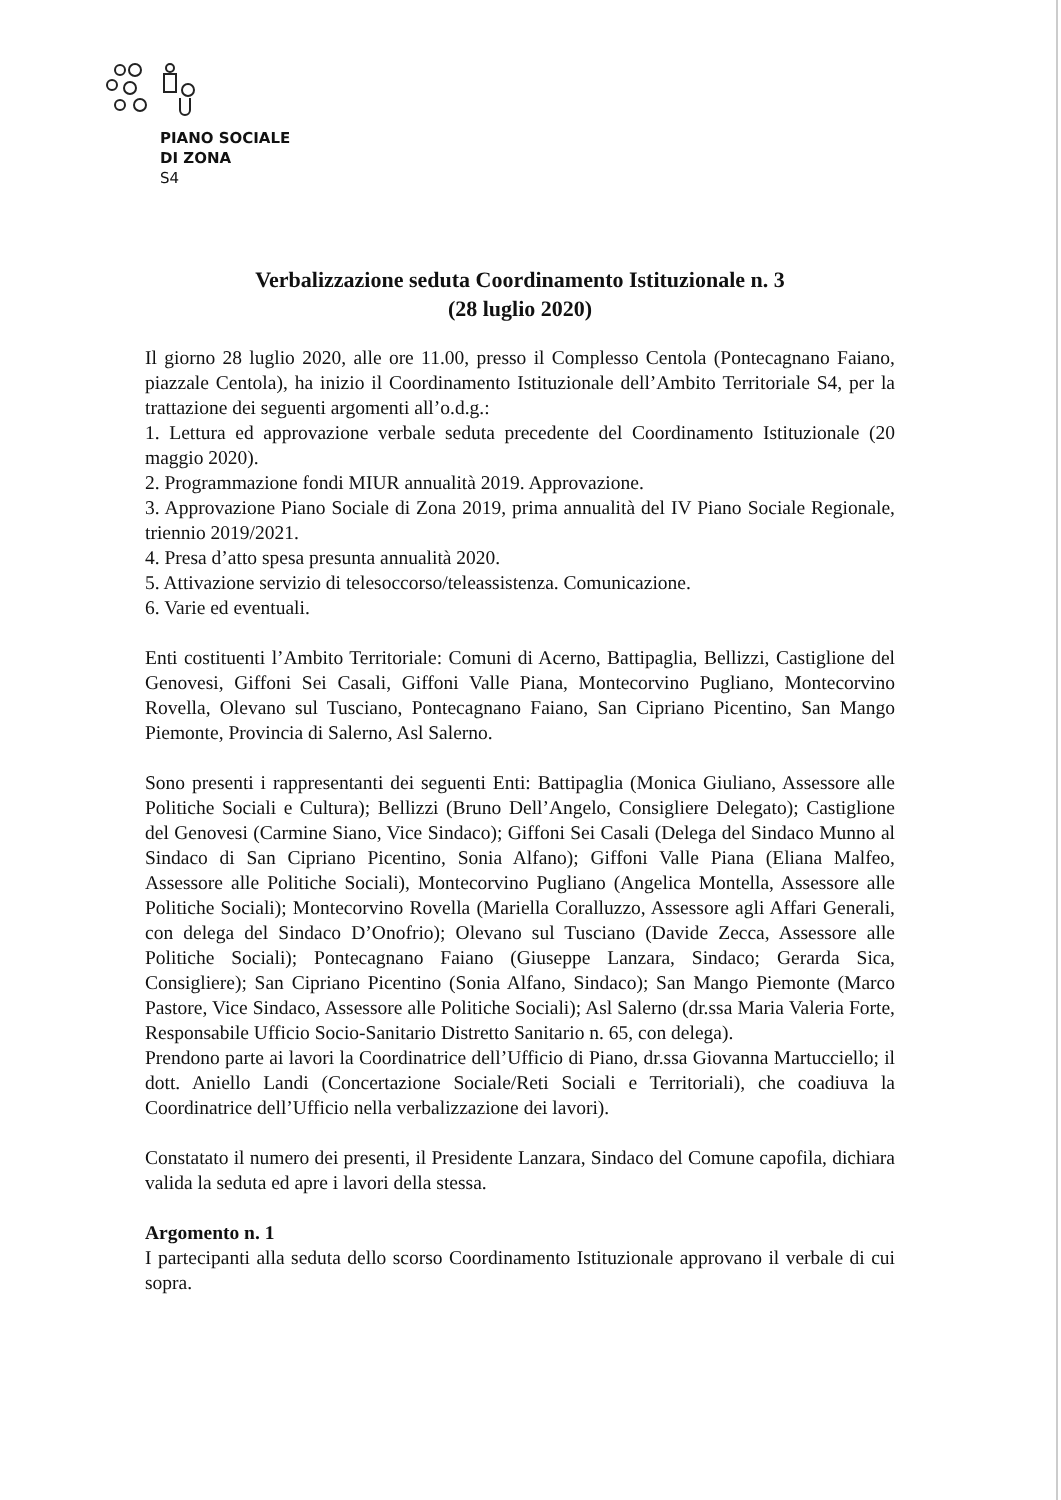PIANO SOCIALE
DI ZONA
S4
Verbalizzazione seduta Coordinamento Istituzionale n. 3
(28 luglio 2020)
Il giorno 28 luglio 2020, alle ore 11.00, presso il Complesso Centola (Pontecagnano Faiano, piazzale Centola), ha inizio il Coordinamento Istituzionale dell’Ambito Territoriale S4, per la trattazione dei seguenti argomenti all’o.d.g.:
1. Lettura ed approvazione verbale seduta precedente del Coordinamento Istituzionale (20 maggio 2020).
2. Programmazione fondi MIUR annualità 2019. Approvazione.
3. Approvazione Piano Sociale di Zona 2019, prima annualità del IV Piano Sociale Regionale, triennio 2019/2021.
4. Presa d’atto spesa presunta annualità 2020.
5. Attivazione servizio di telesoccorso/teleassistenza. Comunicazione.
6. Varie ed eventuali.
Enti costituenti l’Ambito Territoriale: Comuni di Acerno, Battipaglia, Bellizzi, Castiglione del Genovesi, Giffoni Sei Casali, Giffoni Valle Piana, Montecorvino Pugliano, Montecorvino Rovella, Olevano sul Tusciano, Pontecagnano Faiano, San Cipriano Picentino, San Mango Piemonte, Provincia di Salerno, Asl Salerno.
Sono presenti i rappresentanti dei seguenti Enti: Battipaglia (Monica Giuliano, Assessore alle Politiche Sociali e Cultura); Bellizzi (Bruno Dell’Angelo, Consigliere Delegato); Castiglione del Genovesi (Carmine Siano, Vice Sindaco); Giffoni Sei Casali (Delega del Sindaco Munno al Sindaco di San Cipriano Picentino, Sonia Alfano); Giffoni Valle Piana (Eliana Malfeo, Assessore alle Politiche Sociali), Montecorvino Pugliano (Angelica Montella, Assessore alle Politiche Sociali); Montecorvino Rovella (Mariella Coralluzzo, Assessore agli Affari Generali, con delega del Sindaco D’Onofrio); Olevano sul Tusciano (Davide Zecca, Assessore alle Politiche Sociali); Pontecagnano Faiano (Giuseppe Lanzara, Sindaco; Gerarda Sica, Consigliere); San Cipriano Picentino (Sonia Alfano, Sindaco); San Mango Piemonte (Marco Pastore, Vice Sindaco, Assessore alle Politiche Sociali); Asl Salerno (dr.ssa Maria Valeria Forte, Responsabile Ufficio Socio-Sanitario Distretto Sanitario n. 65, con delega).
Prendono parte ai lavori la Coordinatrice dell’Ufficio di Piano, dr.ssa Giovanna Martucciello; il dott. Aniello Landi (Concertazione Sociale/Reti Sociali e Territoriali), che coadiuva la Coordinatrice dell’Ufficio nella verbalizzazione dei lavori).
Constatato il numero dei presenti, il Presidente Lanzara, Sindaco del Comune capofila, dichiara valida la seduta ed apre i lavori della stessa.
Argomento n. 1
I partecipanti alla seduta dello scorso Coordinamento Istituzionale approvano il verbale di cui sopra.